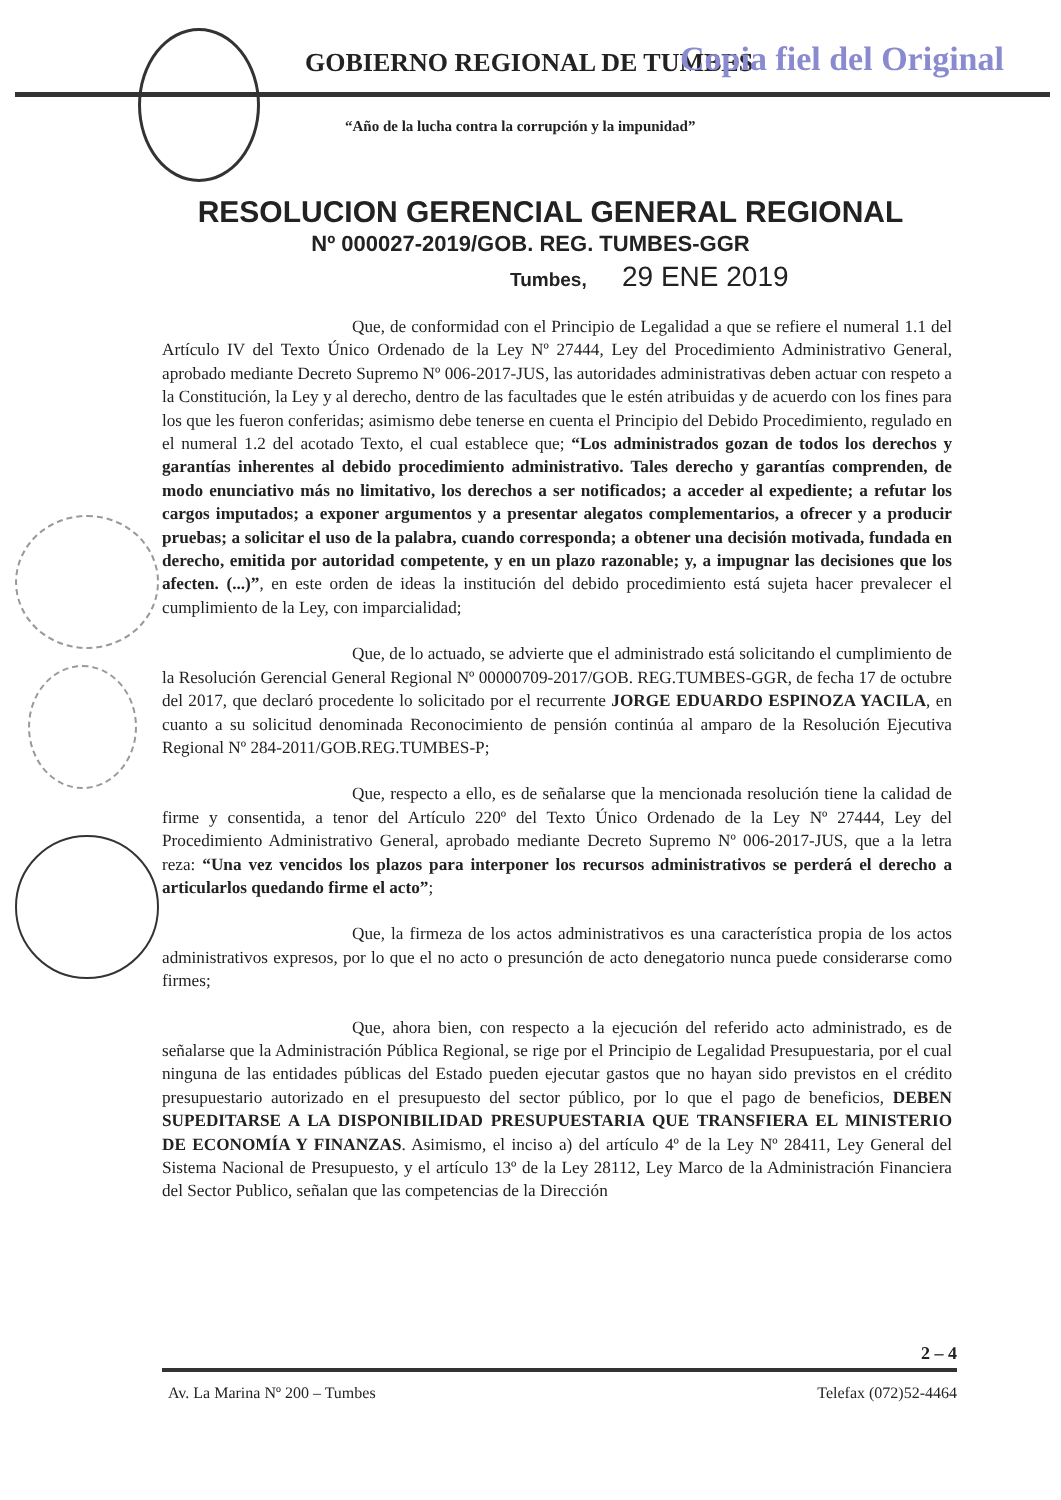GOBIERNO REGIONAL DE TUMBES Copia fiel del Original
“Año de la lucha contra la corrupción y la impunidad”
RESOLUCION GERENCIAL GENERAL REGIONAL
Nº 000027-2019/GOB. REG. TUMBES-GGR
Tumbes, 29 ENE 2019
Que, de conformidad con el Principio de Legalidad a que se refiere el numeral 1.1 del Artículo IV del Texto Único Ordenado de la Ley Nº 27444, Ley del Procedimiento Administrativo General, aprobado mediante Decreto Supremo Nº 006-2017-JUS, las autoridades administrativas deben actuar con respeto a la Constitución, la Ley y al derecho, dentro de las facultades que le estén atribuidas y de acuerdo con los fines para los que les fueron conferidas; asimismo debe tenerse en cuenta el Principio del Debido Procedimiento, regulado en el numeral 1.2 del acotado Texto, el cual establece que; “Los administrados gozan de todos los derechos y garantías inherentes al debido procedimiento administrativo. Tales derecho y garantías comprenden, de modo enunciativo más no limitativo, los derechos a ser notificados; a acceder al expediente; a refutar los cargos imputados; a exponer argumentos y a presentar alegatos complementarios, a ofrecer y a producir pruebas; a solicitar el uso de la palabra, cuando corresponda; a obtener una decisión motivada, fundada en derecho, emitida por autoridad competente, y en un plazo razonable; y, a impugnar las decisiones que los afecten. (...)”, en este orden de ideas la institución del debido procedimiento está sujeta hacer prevalecer el cumplimiento de la Ley, con imparcialidad;
Que, de lo actuado, se advierte que el administrado está solicitando el cumplimiento de la Resolución Gerencial General Regional Nº 00000709-2017/GOB. REG.TUMBES-GGR, de fecha 17 de octubre del 2017, que declaró procedente lo solicitado por el recurrente JORGE EDUARDO ESPINOZA YACILA, en cuanto a su solicitud denominada Reconocimiento de pensión continúa al amparo de la Resolución Ejecutiva Regional Nº 284-2011/GOB.REG.TUMBES-P;
Que, respecto a ello, es de señalarse que la mencionada resolución tiene la calidad de firme y consentida, a tenor del Artículo 220º del Texto Único Ordenado de la Ley Nº 27444, Ley del Procedimiento Administrativo General, aprobado mediante Decreto Supremo Nº 006-2017-JUS, que a la letra reza: “Una vez vencidos los plazos para interponer los recursos administrativos se perderá el derecho a articularlos quedando firme el acto”;
Que, la firmeza de los actos administrativos es una característica propia de los actos administrativos expresos, por lo que el no acto o presunción de acto denegatorio nunca puede considerarse como firmes;
Que, ahora bien, con respecto a la ejecución del referido acto administrado, es de señalarse que la Administración Pública Regional, se rige por el Principio de Legalidad Presupuestaria, por el cual ninguna de las entidades públicas del Estado pueden ejecutar gastos que no hayan sido previstos en el crédito presupuestario autorizado en el presupuesto del sector público, por lo que el pago de beneficios, DEBEN SUPEDITARSE A LA DISPONIBILIDAD PRESUPUESTARIA QUE TRANSFIERA EL MINISTERIO DE ECONOMÍA Y FINANZAS. Asimismo, el inciso a) del artículo 4º de la Ley Nº 28411, Ley General del Sistema Nacional de Presupuesto, y el artículo 13º de la Ley 28112, Ley Marco de la Administración Financiera del Sector Publico, señalan que las competencias de la Dirección
2 – 4
Av. La Marina Nº 200 – Tumbes Telefax (072)52-4464